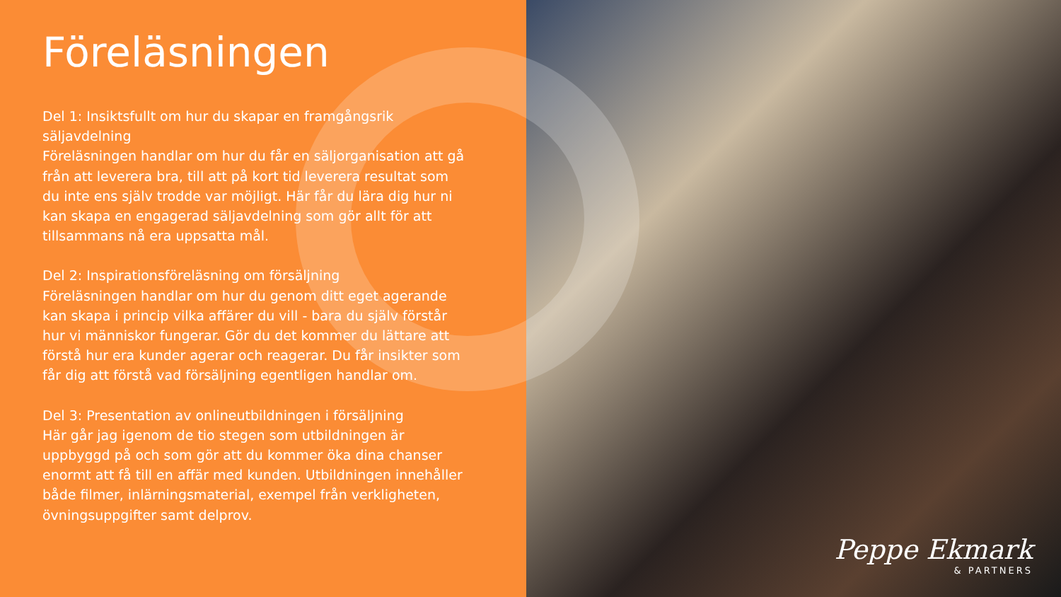Föreläsningen
Del 1: Insiktsfullt om hur du skapar en framgångsrik säljavdelning
Föreläsningen handlar om hur du får en säljorganisation att gå från att leverera bra, till att på kort tid leverera resultat som du inte ens själv trodde var möjligt. Här får du lära dig hur ni kan skapa en engagerad säljavdelning som gör allt för att tillsammans nå era uppsatta mål.
Del 2: Inspirationsföreläsning om försäljning
Föreläsningen handlar om hur du genom ditt eget agerande kan skapa i princip vilka affärer du vill - bara du själv förstår hur vi människor fungerar. Gör du det kommer du lättare att förstå hur era kunder agerar och reagerar. Du får insikter som får dig att förstå vad försäljning egentligen handlar om.
Del 3: Presentation av onlineutbildningen i försäljning
Här går jag igenom de tio stegen som utbildningen är uppbyggd på och som gör att du kommer öka dina chanser enormt att få till en affär med kunden. Utbildningen innehåller både filmer, inlärningsmaterial, exempel från verkligheten, övningsuppgifter samt delprov.
Peppe Ekmark
& PARTNERS